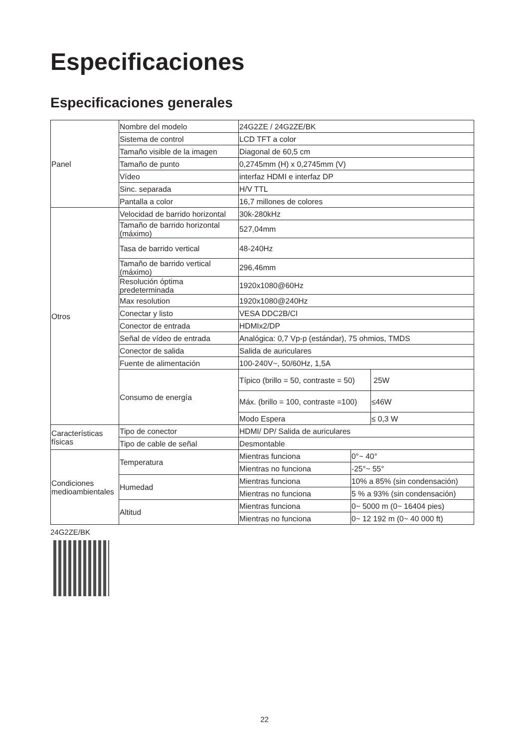Especificaciones
Especificaciones generales
| Panel | Nombre del modelo | 24G2ZE / 24G2ZE/BK | | |
| | Sistema de control | LCD TFT a color | | |
| | Tamaño visible de la imagen | Diagonal de 60,5 cm | | |
| | Tamaño de punto | 0,2745mm (H) x 0,2745mm (V) | | |
| | Vídeo | interfaz HDMI e interfaz DP | | |
| | Sinc. separada | H/V TTL | | |
| | Pantalla a color | 16,7 millones de colores | | |
| Otros | Velocidad de barrido horizontal | 30k-280kHz | | |
| | Tamaño de barrido horizontal (máximo) | 527,04mm | | |
| | Tasa de barrido vertical | 48-240Hz | | |
| | Tamaño de barrido vertical (máximo) | 296,46mm | | |
| | Resolución óptima predeterminada | 1920x1080@60Hz | | |
| | Max resolution | 1920x1080@240Hz | | |
| | Conectar y listo | VESA DDC2B/CI | | |
| | Conector de entrada | HDMIx2/DP | | |
| | Señal de vídeo de entrada | Analógica: 0,7 Vp-p (estándar), 75 ohmios, TMDS | | |
| | Conector de salida | Salida de auriculares | | |
| | Fuente de alimentación | 100-240V~, 50/60Hz, 1,5A | | |
| | Consumo de energía | Típico (brillo = 50, contraste = 50) | | 25W |
| | | Máx. (brillo = 100, contraste =100) | | ≤46W |
| | | Modo Espera | | ≤ 0,3 W |
| Características físicas | Tipo de conector | HDMI/ DP/ Salida de auriculares | | |
| | Tipo de cable de señal | Desmontable | | |
| Condiciones medioambientales | Temperatura | Mientras funciona | 0°~ 40° | |
| | | Mientras no funciona | -25°~ 55° | |
| | Humedad | Mientras funciona | 10% a 85% (sin condensación) | |
| | | Mientras no funciona | 5 % a 93% (sin condensación) | |
| | Altitud | Mientras funciona | 0~ 5000 m (0~ 16404 pies) | |
| | | Mientras no funciona | 0~ 12 192 m (0~ 40 000 ft) | |
24G2ZE/BK
22